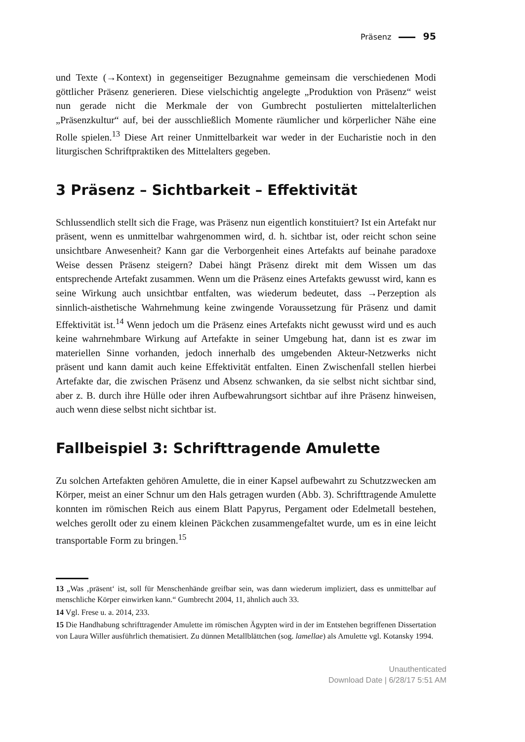Präsenz 95
und Texte (→Kontext) in gegenseitiger Bezugnahme gemeinsam die verschiedenen Modi göttlicher Präsenz generieren. Diese vielschichtig angelegte „Produktion von Präsenz“ weist nun gerade nicht die Merkmale der von Gumbrecht postulierten mittelalterlichen „Präsenzkultur“ auf, bei der ausschließlich Momente räumlicher und körperlicher Nähe eine Rolle spielen.<sup>13</sup> Diese Art reiner Unmittelbarkeit war weder in der Eucharistie noch in den liturgischen Schriftpraktiken des Mittelalters gegeben.
3 Präsenz – Sichtbarkeit – Effektivität
Schlussendlich stellt sich die Frage, was Präsenz nun eigentlich konstituiert? Ist ein Artefakt nur präsent, wenn es unmittelbar wahrgenommen wird, d. h. sichtbar ist, oder reicht schon seine unsichtbare Anwesenheit? Kann gar die Verborgenheit eines Artefakts auf beinahe paradoxe Weise dessen Präsenz steigern? Dabei hängt Präsenz direkt mit dem Wissen um das entsprechende Artefakt zusammen. Wenn um die Präsenz eines Artefakts gewusst wird, kann es seine Wirkung auch unsichtbar entfalten, was wiederum bedeutet, dass →Perzeption als sinnlich-aisthetische Wahrnehmung keine zwingende Voraussetzung für Präsenz und damit Effektivität ist.<sup>14</sup> Wenn jedoch um die Präsenz eines Artefakts nicht gewusst wird und es auch keine wahrnehmbare Wirkung auf Artefakte in seiner Umgebung hat, dann ist es zwar im materiellen Sinne vorhanden, jedoch innerhalb des umgebenden Akteur-Netzwerks nicht präsent und kann damit auch keine Effektivität entfalten. Einen Zwischenfall stellen hierbei Artefakte dar, die zwischen Präsenz und Absenz schwanken, da sie selbst nicht sichtbar sind, aber z. B. durch ihre Hülle oder ihren Aufbewahrungsort sichtbar auf ihre Präsenz hinweisen, auch wenn diese selbst nicht sichtbar ist.
Fallbeispiel 3: Schrifttragende Amulette
Zu solchen Artefakten gehören Amulette, die in einer Kapsel aufbewahrt zu Schutzzwecken am Körper, meist an einer Schnur um den Hals getragen wurden (Abb. 3). Schrifttragende Amulette konnten im römischen Reich aus einem Blatt Papyrus, Pergament oder Edelmetall bestehen, welches gerollt oder zu einem kleinen Päckchen zusammengefaltet wurde, um es in eine leicht transportable Form zu bringen.<sup>15</sup>
13 „Was ‚präsent‘ ist, soll für Menschenhände greifbar sein, was dann wiederum impliziert, dass es unmittelbar auf menschliche Körper einwirken kann.“ Gumbrecht 2004, 11, ähnlich auch 33.
14 Vgl. Frese u. a. 2014, 233.
15 Die Handhabung schrifttragender Amulette im römischen Ägypten wird in der im Entstehen begriffenen Dissertation von Laura Willer ausführlich thematisiert. Zu dünnen Metallblättchen (sog. lamellae) als Amulette vgl. Kotansky 1994.
Unauthenticated
Download Date | 6/28/17 5:51 AM